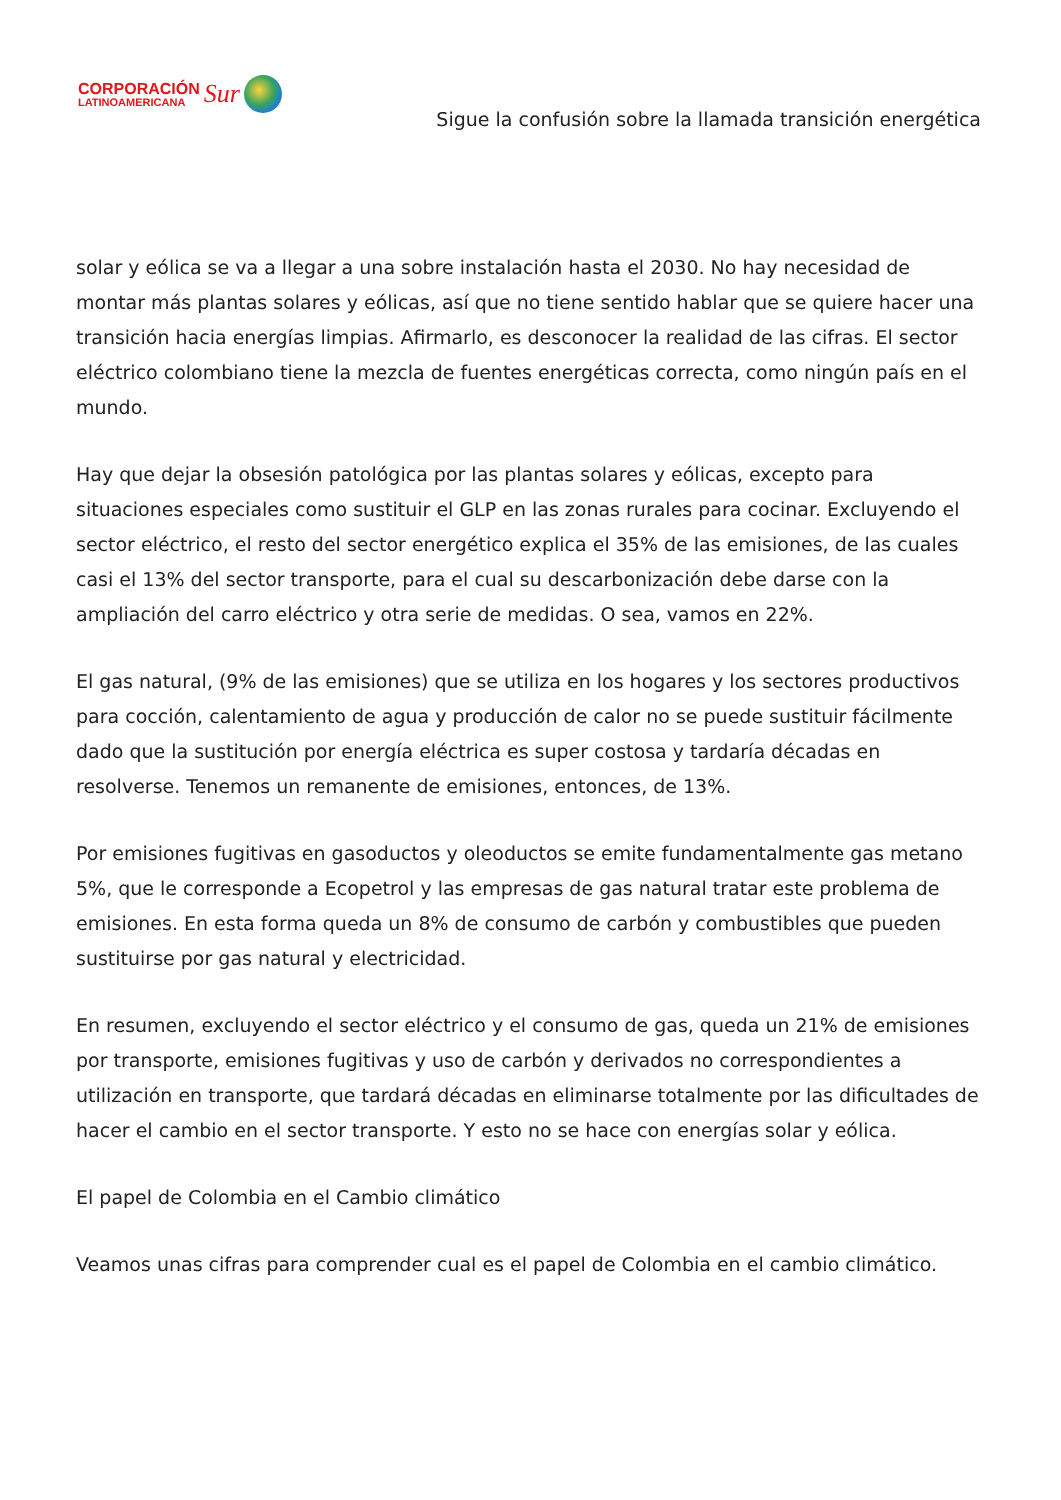CORPORACIÓN
LATINOAMERICANA
Sur
Sigue la confusión sobre la llamada transición energética
solar y eólica se va a llegar a una sobre instalación hasta el 2030. No hay necesidad de montar más plantas solares y eólicas, así que no tiene sentido hablar que se quiere hacer una transición hacia energías limpias. Afirmarlo, es desconocer la realidad de las cifras. El sector eléctrico colombiano tiene la mezcla de fuentes energéticas correcta, como ningún país en el mundo.
Hay que dejar la obsesión patológica por las plantas solares y eólicas, excepto para situaciones especiales como sustituir el GLP en las zonas rurales para cocinar. Excluyendo el sector eléctrico, el resto del sector energético explica el 35% de las emisiones, de las cuales casi el 13% del sector transporte, para el cual su descarbonización debe darse con la ampliación del carro eléctrico y otra serie de medidas. O sea, vamos en 22%.
El gas natural, (9% de las emisiones) que se utiliza en los hogares y los sectores productivos para cocción, calentamiento de agua y producción de calor no se puede sustituir fácilmente dado que la sustitución por energía eléctrica es super costosa y tardaría décadas en resolverse. Tenemos un remanente de emisiones, entonces, de 13%.
Por emisiones fugitivas en gasoductos y oleoductos se emite fundamentalmente gas metano 5%, que le corresponde a Ecopetrol y las empresas de gas natural tratar este problema de emisiones. En esta forma queda un 8% de consumo de carbón y combustibles que pueden sustituirse por gas natural y electricidad.
En resumen, excluyendo el sector eléctrico y el consumo de gas, queda un 21% de emisiones por transporte, emisiones fugitivas y uso de carbón y derivados no correspondientes a utilización en transporte, que tardará décadas en eliminarse totalmente por las dificultades de hacer el cambio en el sector transporte. Y esto no se hace con energías solar y eólica.
El papel de Colombia en el Cambio climático
Veamos unas cifras para comprender cual es el papel de Colombia en el cambio climático.